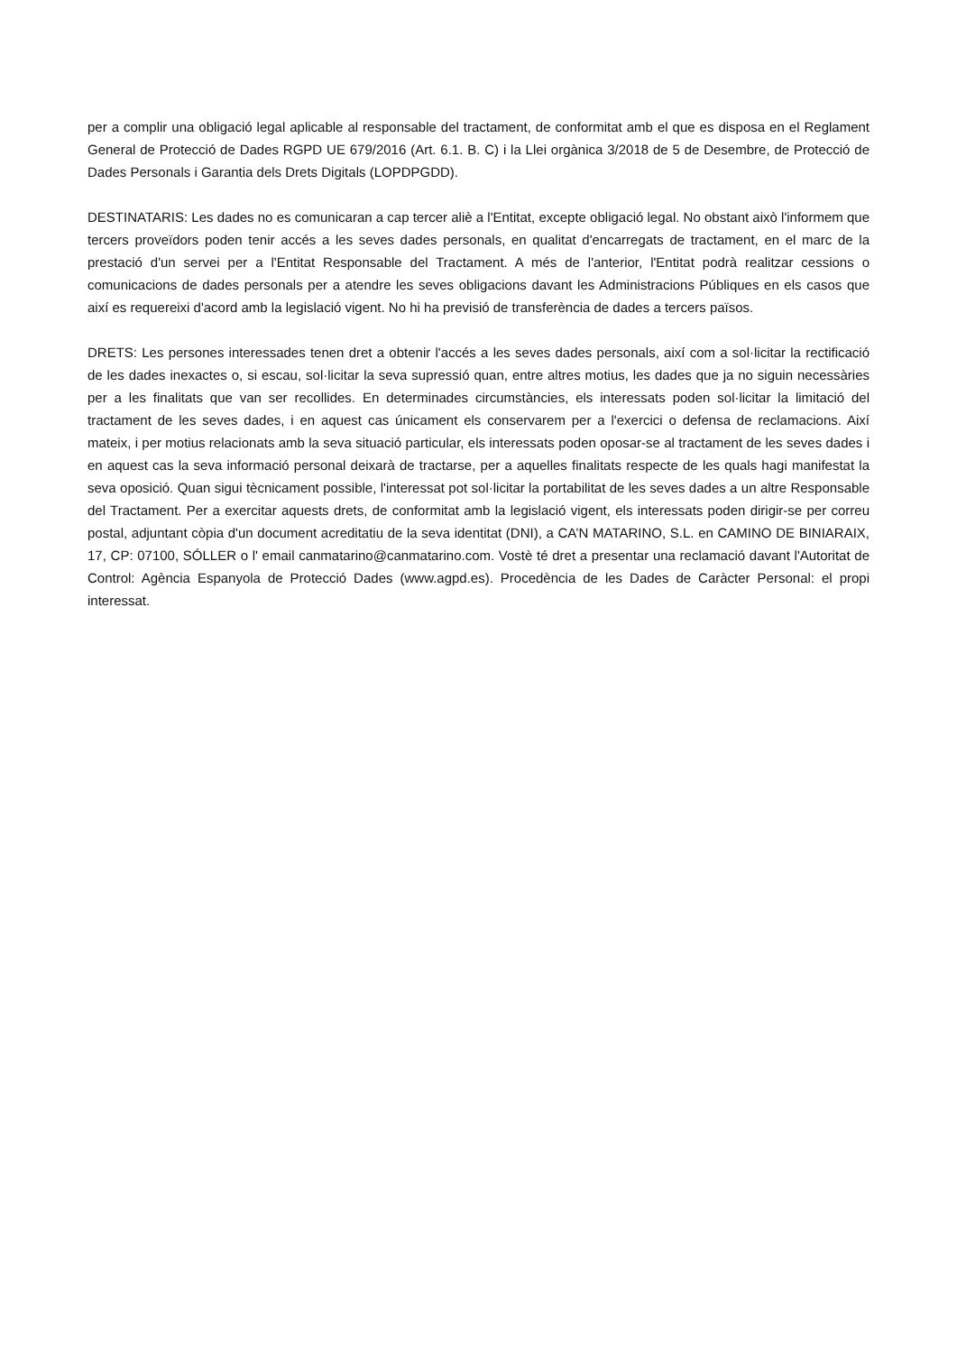per a complir una obligació legal aplicable al responsable del tractament, de conformitat amb el que es disposa en el Reglament General de Protecció de Dades RGPD UE 679/2016 (Art. 6.1. B. C) i la Llei orgànica 3/2018 de 5 de Desembre, de Protecció de Dades Personals i Garantia dels Drets Digitals (LOPDPGDD).
DESTINATARIS: Les dades no es comunicaran a cap tercer aliè a l'Entitat, excepte obligació legal. No obstant això l'informem que tercers proveïdors poden tenir accés a les seves dades personals, en qualitat d'encarregats de tractament, en el marc de la prestació d'un servei per a l'Entitat Responsable del Tractament. A més de l'anterior, l'Entitat podrà realitzar cessions o comunicacions de dades personals per a atendre les seves obligacions davant les Administracions Públiques en els casos que així es requereixi d'acord amb la legislació vigent. No hi ha previsió de transferència de dades a tercers països.
DRETS: Les persones interessades tenen dret a obtenir l'accés a les seves dades personals, així com a sol·licitar la rectificació de les dades inexactes o, si escau, sol·licitar la seva supressió quan, entre altres motius, les dades que ja no siguin necessàries per a les finalitats que van ser recollides. En determinades circumstàncies, els interessats poden sol·licitar la limitació del tractament de les seves dades, i en aquest cas únicament els conservarem per a l'exercici o defensa de reclamacions. Així mateix, i per motius relacionats amb la seva situació particular, els interessats poden oposar-se al tractament de les seves dades i en aquest cas la seva informació personal deixarà de tractarse, per a aquelles finalitats respecte de les quals hagi manifestat la seva oposició. Quan sigui tècnicament possible, l'interessat pot sol·licitar la portabilitat de les seves dades a un altre Responsable del Tractament. Per a exercitar aquests drets, de conformitat amb la legislació vigent, els interessats poden dirigir-se per correu postal, adjuntant còpia d'un document acreditatiu de la seva identitat (DNI), a CA’N MATARINO, S.L. en CAMINO DE BINIARAIX, 17, CP: 07100, SÓLLER o l' email canmatarino@canmatarino.com. Vostè té dret a presentar una reclamació davant l'Autoritat de Control: Agència Espanyola de Protecció Dades (www.agpd.es). Procedència de les Dades de Caràcter Personal: el propi interessat.